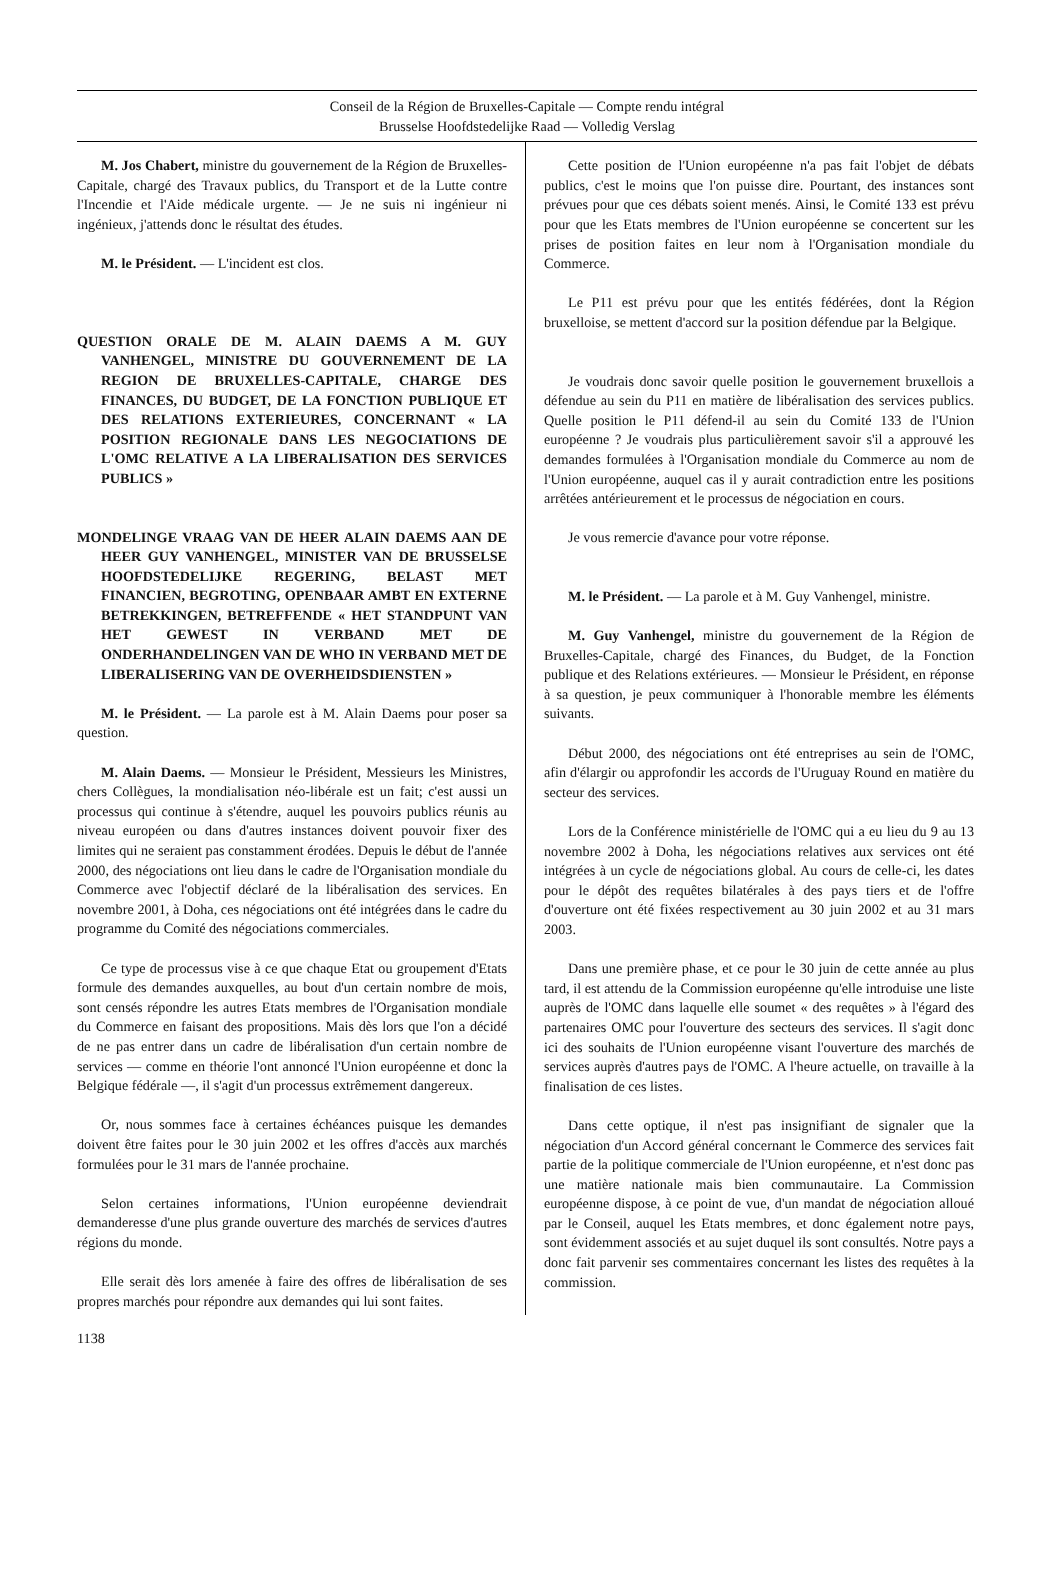Conseil de la Région de Bruxelles-Capitale — Compte rendu intégral
Brusselse Hoofdstedelijke Raad — Volledig Verslag
M. Jos Chabert, ministre du gouvernement de la Région de Bruxelles-Capitale, chargé des Travaux publics, du Transport et de la Lutte contre l'Incendie et l'Aide médicale urgente. — Je ne suis ni ingénieur ni ingénieux, j'attends donc le résultat des études.
M. le Président. — L'incident est clos.
QUESTION ORALE DE M. ALAIN DAEMS A M. GUY VANHENGEL, MINISTRE DU GOUVERNEMENT DE LA REGION DE BRUXELLES-CAPITALE, CHARGE DES FINANCES, DU BUDGET, DE LA FONCTION PUBLIQUE ET DES RELATIONS EXTERIEURES, CONCERNANT « LA POSITION REGIONALE DANS LES NEGOCIATIONS DE L'OMC RELATIVE A LA LIBERALISATION DES SERVICES PUBLICS »
MONDELINGE VRAAG VAN DE HEER ALAIN DAEMS AAN DE HEER GUY VANHENGEL, MINISTER VAN DE BRUSSELSE HOOFDSTEDELIJKE REGERING, BELAST MET FINANCIEN, BEGROTING, OPENBAAR AMBT EN EXTERNE BETREKKINGEN, BETREFFENDE « HET STANDPUNT VAN HET GEWEST IN VERBAND MET DE ONDERHANDELINGEN VAN DE WHO IN VERBAND MET DE LIBERALISERING VAN DE OVERHEIDSDIENSTEN »
M. le Président. — La parole est à M. Alain Daems pour poser sa question.
M. Alain Daems. — Monsieur le Président, Messieurs les Ministres, chers Collègues, la mondialisation néo-libérale est un fait; c'est aussi un processus qui continue à s'étendre, auquel les pouvoirs publics réunis au niveau européen ou dans d'autres instances doivent pouvoir fixer des limites qui ne seraient pas constamment érodées. Depuis le début de l'année 2000, des négociations ont lieu dans le cadre de l'Organisation mondiale du Commerce avec l'objectif déclaré de la libéralisation des services. En novembre 2001, à Doha, ces négociations ont été intégrées dans le cadre du programme du Comité des négociations commerciales.
Ce type de processus vise à ce que chaque Etat ou groupement d'Etats formule des demandes auxquelles, au bout d'un certain nombre de mois, sont censés répondre les autres Etats membres de l'Organisation mondiale du Commerce en faisant des propositions. Mais dès lors que l'on a décidé de ne pas entrer dans un cadre de libéralisation d'un certain nombre de services — comme en théorie l'ont annoncé l'Union européenne et donc la Belgique fédérale —, il s'agit d'un processus extrêmement dangereux.
Or, nous sommes face à certaines échéances puisque les demandes doivent être faites pour le 30 juin 2002 et les offres d'accès aux marchés formulées pour le 31 mars de l'année prochaine.
Selon certaines informations, l'Union européenne deviendrait demanderesse d'une plus grande ouverture des marchés de services d'autres régions du monde.
Elle serait dès lors amenée à faire des offres de libéralisation de ses propres marchés pour répondre aux demandes qui lui sont faites.
Cette position de l'Union européenne n'a pas fait l'objet de débats publics, c'est le moins que l'on puisse dire. Pourtant, des instances sont prévues pour que ces débats soient menés. Ainsi, le Comité 133 est prévu pour que les Etats membres de l'Union européenne se concertent sur les prises de position faites en leur nom à l'Organisation mondiale du Commerce.
Le P11 est prévu pour que les entités fédérées, dont la Région bruxelloise, se mettent d'accord sur la position défendue par la Belgique.
Je voudrais donc savoir quelle position le gouvernement bruxellois a défendue au sein du P11 en matière de libéralisation des services publics. Quelle position le P11 défend-il au sein du Comité 133 de l'Union européenne ? Je voudrais plus particulièrement savoir s'il a approuvé les demandes formulées à l'Organisation mondiale du Commerce au nom de l'Union européenne, auquel cas il y aurait contradiction entre les positions arrêtées antérieurement et le processus de négociation en cours.
Je vous remercie d'avance pour votre réponse.
M. le Président. — La parole et à M. Guy Vanhengel, ministre.
M. Guy Vanhengel, ministre du gouvernement de la Région de Bruxelles-Capitale, chargé des Finances, du Budget, de la Fonction publique et des Relations extérieures. — Monsieur le Président, en réponse à sa question, je peux communiquer à l'honorable membre les éléments suivants.
Début 2000, des négociations ont été entreprises au sein de l'OMC, afin d'élargir ou approfondir les accords de l'Uruguay Round en matière du secteur des services.
Lors de la Conférence ministérielle de l'OMC qui a eu lieu du 9 au 13 novembre 2002 à Doha, les négociations relatives aux services ont été intégrées à un cycle de négociations global. Au cours de celle-ci, les dates pour le dépôt des requêtes bilatérales à des pays tiers et de l'offre d'ouverture ont été fixées respectivement au 30 juin 2002 et au 31 mars 2003.
Dans une première phase, et ce pour le 30 juin de cette année au plus tard, il est attendu de la Commission européenne qu'elle introduise une liste auprès de l'OMC dans laquelle elle soumet « des requêtes » à l'égard des partenaires OMC pour l'ouverture des secteurs des services. Il s'agit donc ici des souhaits de l'Union européenne visant l'ouverture des marchés de services auprès d'autres pays de l'OMC. A l'heure actuelle, on travaille à la finalisation de ces listes.
Dans cette optique, il n'est pas insignifiant de signaler que la négociation d'un Accord général concernant le Commerce des services fait partie de la politique commerciale de l'Union européenne, et n'est donc pas une matière nationale mais bien communautaire. La Commission européenne dispose, à ce point de vue, d'un mandat de négociation alloué par le Conseil, auquel les Etats membres, et donc également notre pays, sont évidemment associés et au sujet duquel ils sont consultés. Notre pays a donc fait parvenir ses commentaires concernant les listes des requêtes à la commission.
1138